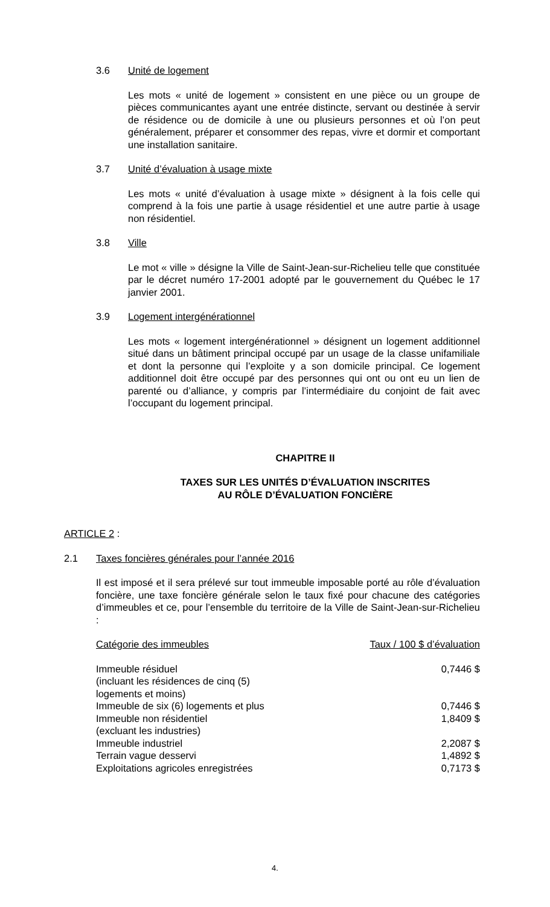3.6 Unité de logement
Les mots « unité de logement » consistent en une pièce ou un groupe de pièces communicantes ayant une entrée distincte, servant ou destinée à servir de résidence ou de domicile à une ou plusieurs personnes et où l’on peut généralement, préparer et consommer des repas, vivre et dormir et comportant une installation sanitaire.
3.7 Unité d’évaluation à usage mixte
Les mots « unité d’évaluation à usage mixte » désignent à la fois celle qui comprend à la fois une partie à usage résidentiel et une autre partie à usage non résidentiel.
3.8 Ville
Le mot « ville » désigne la Ville de Saint-Jean-sur-Richelieu telle que constituée par le décret numéro 17-2001 adopté par le gouvernement du Québec le 17 janvier 2001.
3.9 Logement intergénérationnel
Les mots « logement intergénérationnel » désignent un logement additionnel situé dans un bâtiment principal occupé par un usage de la classe unifamiliale et dont la personne qui l’exploite y a son domicile principal. Ce logement additionnel doit être occupé par des personnes qui ont ou ont eu un lien de parenté ou d’alliance, y compris par l’intermédiaire du conjoint de fait avec l’occupant du logement principal.
CHAPITRE II
TAXES SUR LES UNITÉS D’ÉVALUATION INSCRITES
AU RÔLE D’ÉVALUATION FONCIÈRE
ARTICLE 2 :
2.1 Taxes foncières générales pour l’année 2016
Il est imposé et il sera prélevé sur tout immeuble imposable porté au rôle d’évaluation foncière, une taxe foncière générale selon le taux fixé pour chacune des catégories d’immeubles et ce, pour l’ensemble du territoire de la Ville de Saint-Jean-sur-Richelieu :
| Catégorie des immeubles | Taux / 100 $ d’évaluation |
| --- | --- |
| Immeuble résiduel (incluant les résidences de cinq (5) logements et moins) | 0,7446 $ |
| Immeuble de six (6) logements et plus | 0,7446 $ |
| Immeuble non résidentiel (excluant les industries) | 1,8409 $ |
| Immeuble industriel | 2,2087 $ |
| Terrain vague desservi | 1,4892 $ |
| Exploitations agricoles enregistrées | 0,7173 $ |
4.